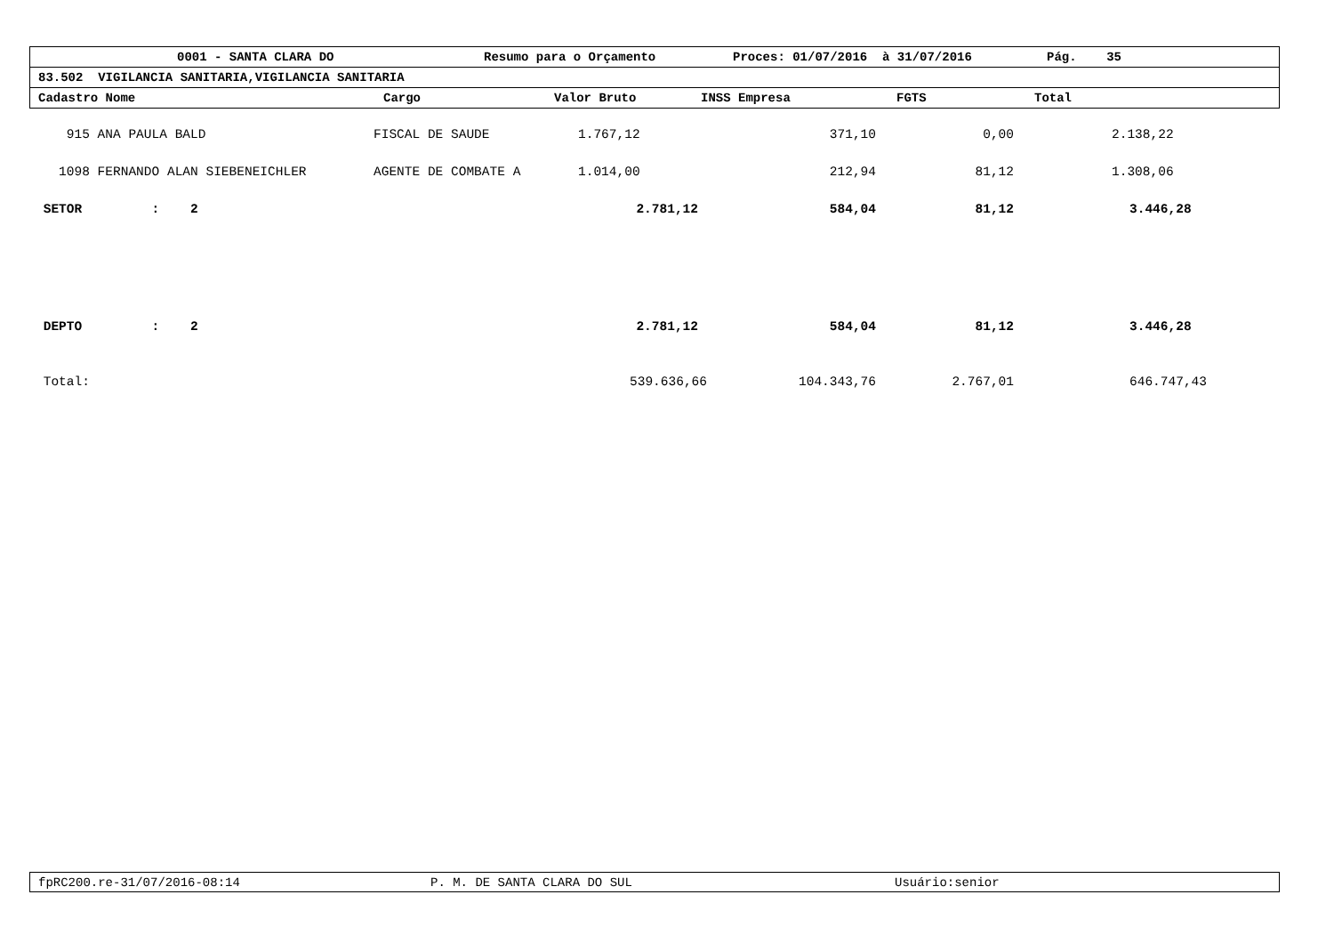0001 - SANTA CLARA DO Resumo para o Orçamento Proces: 01/07/2016 à 31/07/2016 Pág. 35
83.502 VIGILANCIA SANITARIA,VIGILANCIA SANITARIA
Cadastro Nome Cargo Valor Bruto INSS Empresa FGTS Total
| 915 ANA PAULA BALD | FISCAL DE SAUDE | 1.767,12 | 371,10 | 0,00 | 2.138,22 |
| 1098 FERNANDO ALAN SIEBENEICHLER | AGENTE DE COMBATE A | 1.014,00 | 212,94 | 81,12 | 1.308,06 |
| SETOR : 2 | | 2.781,12 | 584,04 | 81,12 | 3.446,28 |
| DEPTO : 2 | | 2.781,12 | 584,04 | 81,12 | 3.446,28 |
| Total: | | 539.636,66 | 104.343,76 | 2.767,01 | 646.747,43 |
fpRC200.re-31/07/2016-08:14 P. M. DE SANTA CLARA DO SUL Usuário:senior